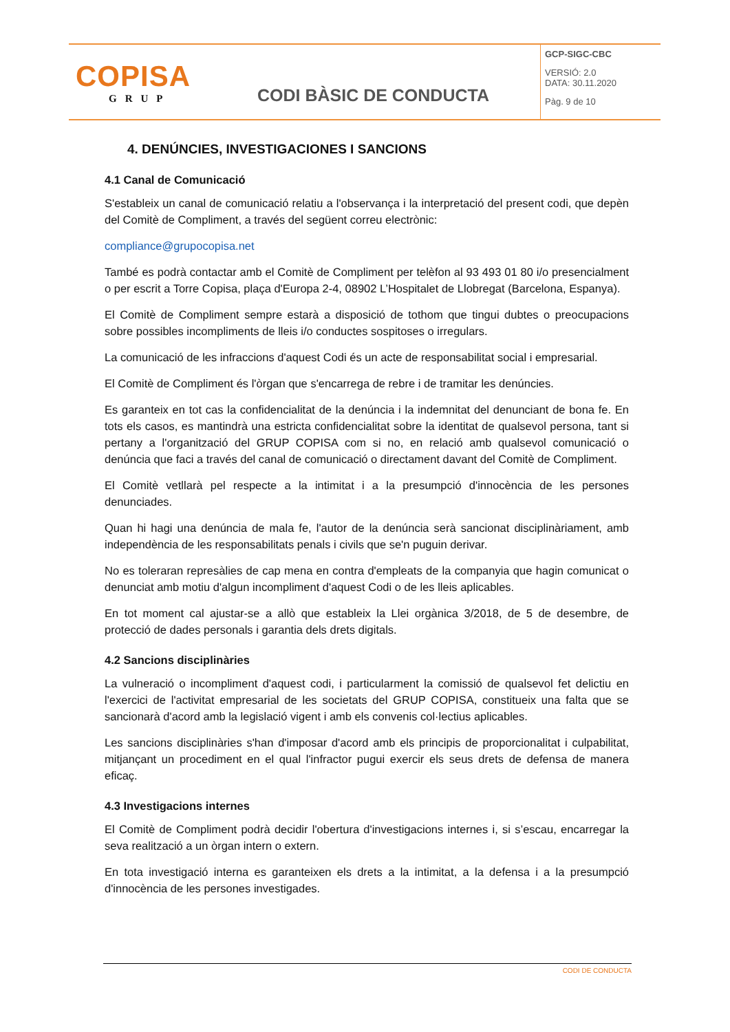| COPISA GRUP | CODI BÀSIC DE CONDUCTA | GCP-SIGC-CBC VERSIÓ: 2.0 DATA: 30.11.2020 Pàg. 9 de 10 |
4. DENÚNCIES, INVESTIGACIONES I SANCIONS
4.1 Canal de Comunicació
S'estableix un canal de comunicació relatiu a l'observança i la interpretació del present codi, que depèn del Comitè de Compliment, a través del següent correu electrònic:
compliance@grupocopisa.net
També es podrà contactar amb el Comitè de Compliment per telèfon al 93 493 01 80 i/o presencialment o per escrit a Torre Copisa, plaça d'Europa 2-4, 08902 L’Hospitalet de Llobregat (Barcelona, Espanya).
El Comitè de Compliment sempre estarà a disposició de tothom que tingui dubtes o preocupacions sobre possibles incompliments de lleis i/o conductes sospitoses o irregulars.
La comunicació de les infraccions d'aquest Codi és un acte de responsabilitat social i empresarial.
El Comitè de Compliment és l'òrgan que s'encarrega de rebre i de tramitar les denúncies.
Es garanteix en tot cas la confidencialitat de la denúncia i la indemnitat del denunciant de bona fe. En tots els casos, es mantindrà una estricta confidencialitat sobre la identitat de qualsevol persona, tant si pertany a l'organització del GRUP COPISA com si no, en relació amb qualsevol comunicació o denúncia que faci a través del canal de comunicació o directament davant del Comitè de Compliment.
El Comitè vetllarà pel respecte a la intimitat i a la presumpció d'innocència de les persones denunciades.
Quan hi hagi una denúncia de mala fe, l'autor de la denúncia serà sancionat disciplinàriament, amb independència de les responsabilitats penals i civils que se'n puguin derivar.
No es toleraran represàlies de cap mena en contra d'empleats de la companyia que hagin comunicat o denunciat amb motiu d'algun incompliment d'aquest Codi o de les lleis aplicables.
En tot moment cal ajustar-se a allò que estableix la Llei orgànica 3/2018, de 5 de desembre, de protecció de dades personals i garantia dels drets digitals.
4.2 Sancions disciplinàries
La vulneració o incompliment d'aquest codi, i particularment la comissió de qualsevol fet delictiu en l'exercici de l'activitat empresarial de les societats del GRUP COPISA, constitueix una falta que se sancionarà d'acord amb la legislació vigent i amb els convenis col·lectius aplicables.
Les sancions disciplinàries s'han d'imposar d'acord amb els principis de proporcionalitat i culpabilitat, mitjançant un procediment en el qual l'infractor pugui exercir els seus drets de defensa de manera eficaç.
4.3 Investigacions internes
El Comitè de Compliment podrà decidir l'obertura d'investigacions internes i, si s’escau, encarregar la seva realització a un òrgan intern o extern.
En tota investigació interna es garanteixen els drets a la intimitat, a la defensa i a la presumpció d'innocència de les persones investigades.
CODI DE CONDUCTA